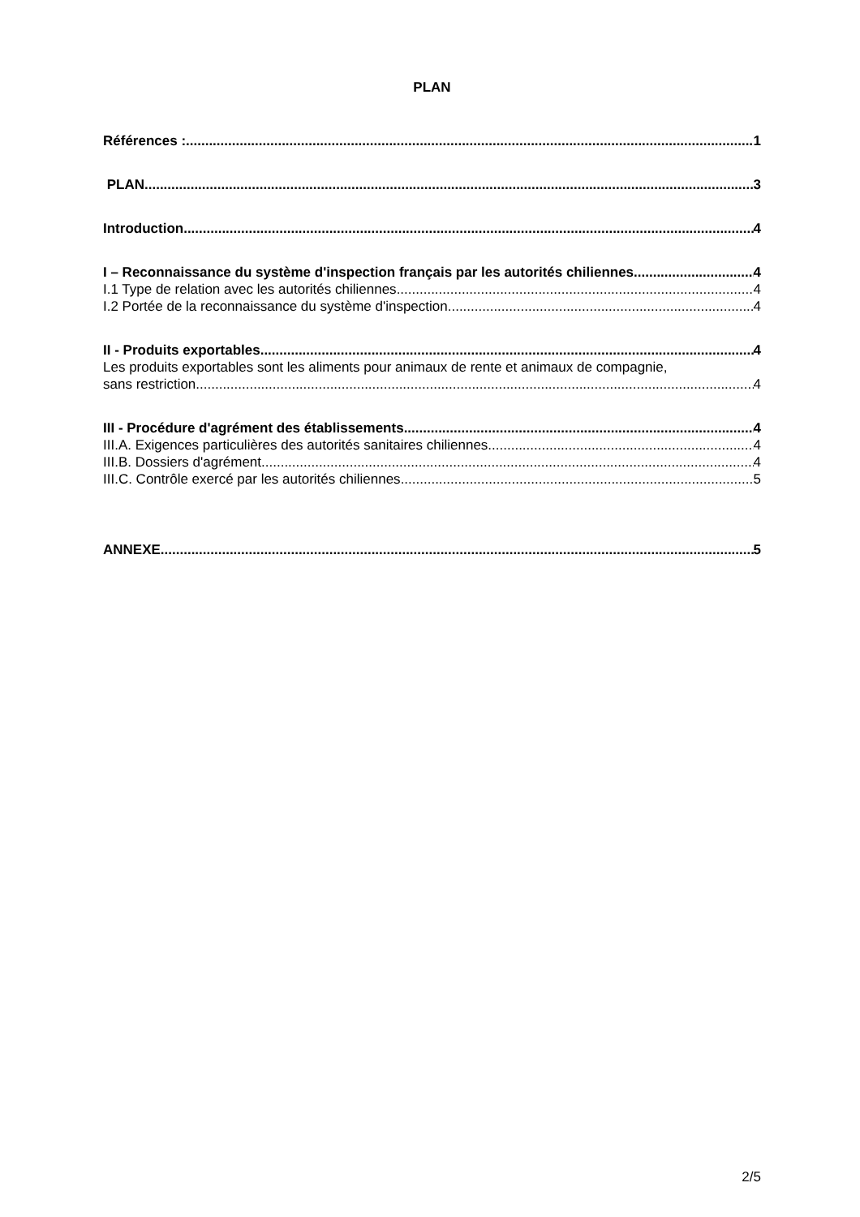PLAN
Références : 1
PLAN 3
Introduction 4
I – Reconnaissance du système d'inspection français par les autorités chiliennes 4
I.1 Type de relation avec les autorités chiliennes 4
I.2 Portée de la reconnaissance du système d'inspection 4
II - Produits exportables 4
Les produits exportables sont les aliments pour animaux de rente et animaux de compagnie,
sans restriction. 4
III - Procédure d'agrément des établissements 4
III.A. Exigences particulières des autorités sanitaires chiliennes 4
III.B. Dossiers d'agrément 4
III.C. Contrôle exercé par les autorités chiliennes 5
ANNEXE 5
2/5